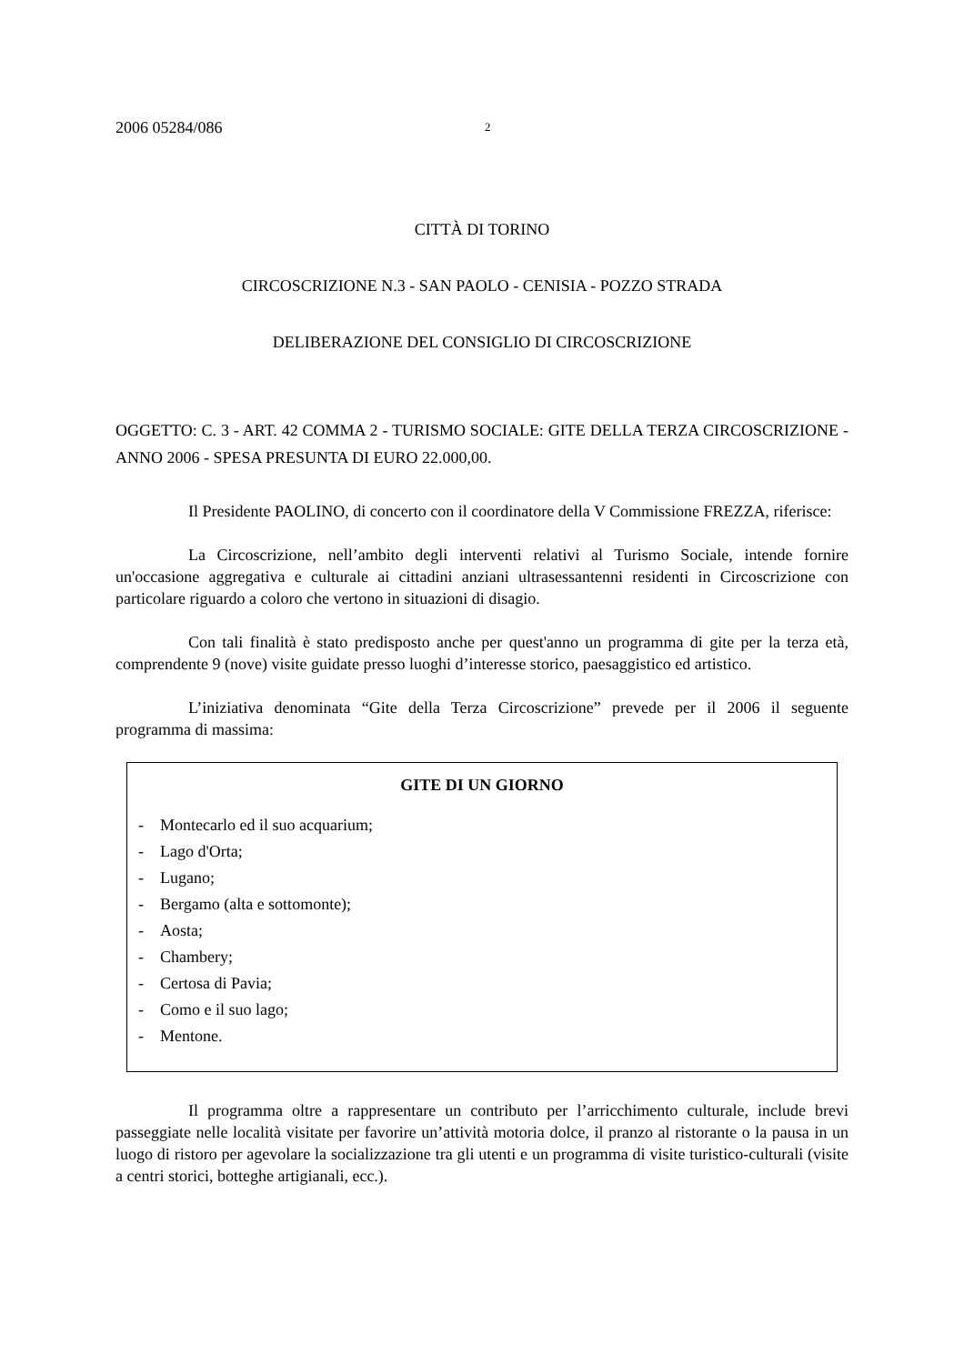2006 05284/086 2
CITTÀ DI TORINO
CIRCOSCRIZIONE N.3 - SAN PAOLO - CENISIA - POZZO STRADA
DELIBERAZIONE DEL CONSIGLIO DI CIRCOSCRIZIONE
OGGETTO: C. 3 - ART. 42 COMMA 2 - TURISMO SOCIALE: GITE DELLA TERZA CIRCOSCRIZIONE - ANNO 2006 - SPESA PRESUNTA DI EURO 22.000,00.
Il Presidente PAOLINO, di concerto con il coordinatore della V Commissione FREZZA, riferisce:
La Circoscrizione, nell’ambito degli interventi relativi al Turismo Sociale, intende fornire un'occasione aggregativa e culturale ai cittadini anziani ultrasessantenni residenti in Circoscrizione con particolare riguardo a coloro che vertono in situazioni di disagio.
Con tali finalità è stato predisposto anche per quest'anno un programma di gite per la terza età, comprendente 9 (nove) visite guidate presso luoghi d’interesse storico, paesaggistico ed artistico.
L’iniziativa denominata “Gite della Terza Circoscrizione” prevede per il 2006 il seguente programma di massima:
GITE DI UN GIORNO
- Montecarlo ed il suo acquarium;
- Lago d'Orta;
- Lugano;
- Bergamo (alta e sottomonte);
- Aosta;
- Chambery;
- Certosa di Pavia;
- Como e il suo lago;
- Mentone.
Il programma oltre a rappresentare un contributo per l’arricchimento culturale, include brevi passeggiate nelle località visitate per favorire un’attività motoria dolce, il pranzo al ristorante o la pausa in un luogo di ristoro per agevolare la socializzazione tra gli utenti e un programma di visite turistico-culturali (visite a centri storici, botteghe artigianali, ecc.).